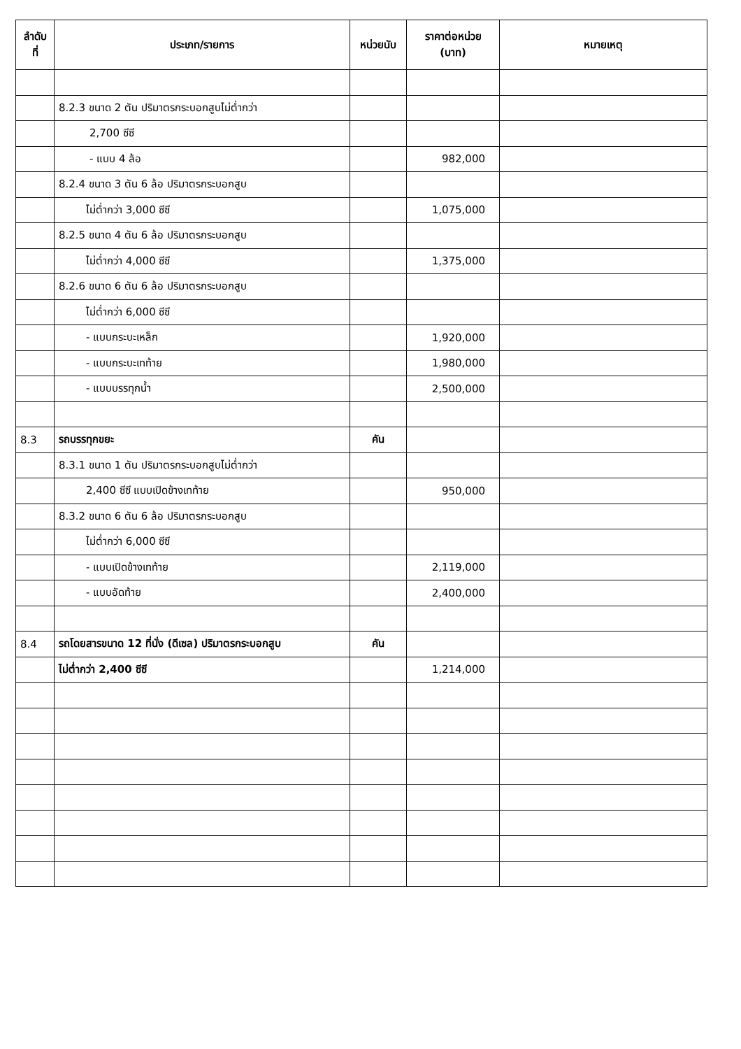| ลำดับ ที่ | ประเภท/รายการ | หน่วยนับ | ราคาต่อหน่วย (บาท) | หมายเหตุ |
| --- | --- | --- | --- | --- |
| | 8.2.3 ขนาด 2 ตัน ปริมาตรกระบอกสูบไม่ต่ำกว่า | | | |
| | 2,700 ซีซี | | | |
| | - แบบ 4 ล้อ | | 982,000 | |
| | 8.2.4 ขนาด 3 ตัน 6 ล้อ ปริมาตรกระบอกสูบ | | | |
| | ไม่ต่ำกว่า 3,000 ซีซี | | 1,075,000 | |
| | 8.2.5 ขนาด 4 ตัน 6 ล้อ ปริมาตรกระบอกสูบ | | | |
| | ไม่ต่ำกว่า 4,000 ซีซี | | 1,375,000 | |
| | 8.2.6 ขนาด 6 ตัน 6 ล้อ ปริมาตรกระบอกสูบ | | | |
| | ไม่ต่ำกว่า 6,000 ซีซี | | | |
| | - แบบกระบะเหล็ก | | 1,920,000 | |
| | - แบบกระบะเทท้าย | | 1,980,000 | |
| | - แบบบรรทุกน้ำ | | 2,500,000 | |
| 8.3 | รถบรรทุกขยะ | คัน | | |
| | 8.3.1 ขนาด 1 ตัน ปริมาตรกระบอกสูบไม่ต่ำกว่า | | | |
| | 2,400 ซีซี แบบเปิดข้างเทท้าย | | 950,000 | |
| | 8.3.2 ขนาด 6 ตัน 6 ล้อ ปริมาตรกระบอกสูบ | | | |
| | ไม่ต่ำกว่า 6,000 ซีซี | | | |
| | - แบบเปิดข้างเทท้าย | | 2,119,000 | |
| | - แบบอัดท้าย | | 2,400,000 | |
| 8.4 | รถโดยสารขนาด 12 ที่นั่ง (ดีเซล) ปริมาตรกระบอกสูบ | คัน | | |
| | ไม่ต่ำกว่า 2,400 ซีซี | | 1,214,000 | |